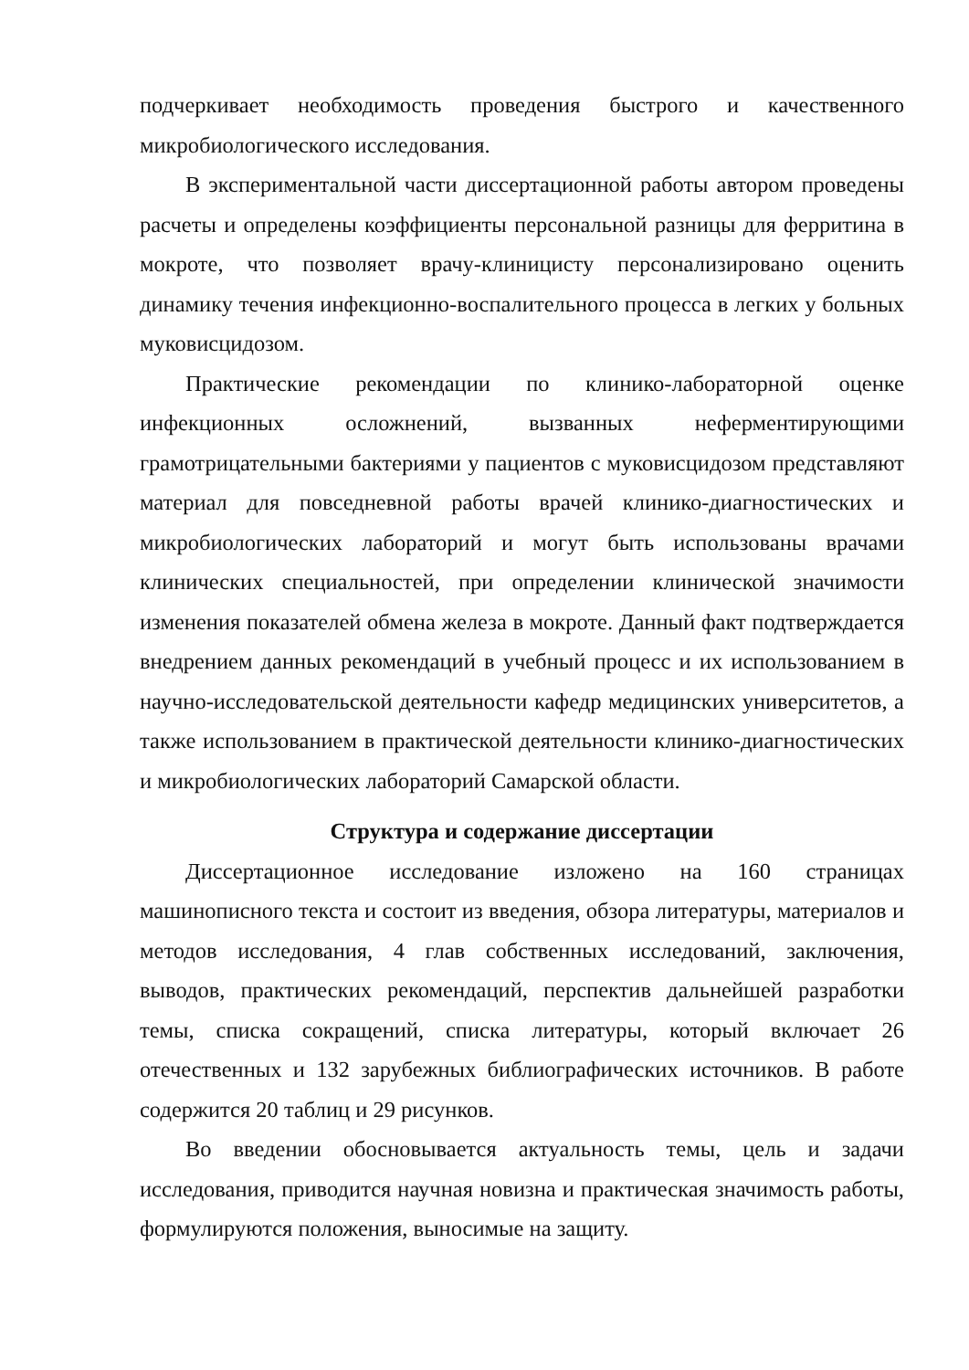подчеркивает необходимость проведения быстрого и качественного микробиологического исследования.
В экспериментальной части диссертационной работы автором проведены расчеты и определены коэффициенты персональной разницы для ферритина в мокроте, что позволяет врачу-клиницисту персонализировано оценить динамику течения инфекционно-воспалительного процесса в легких у больных муковисцидозом.
Практические рекомендации по клинико-лабораторной оценке инфекционных осложнений, вызванных неферментирующими грамотрицательными бактериями у пациентов с муковисцидозом представляют материал для повседневной работы врачей клинико-диагностических и микробиологических лабораторий и могут быть использованы врачами клинических специальностей, при определении клинической значимости изменения показателей обмена железа в мокроте. Данный факт подтверждается внедрением данных рекомендаций в учебный процесс и их использованием в научно-исследовательской деятельности кафедр медицинских университетов, а также использованием в практической деятельности клинико-диагностических и микробиологических лабораторий Самарской области.
Структура и содержание диссертации
Диссертационное исследование изложено на 160 страницах машинописного текста и состоит из введения, обзора литературы, материалов и методов исследования, 4 глав собственных исследований, заключения, выводов, практических рекомендаций, перспектив дальнейшей разработки темы, списка сокращений, списка литературы, который включает 26 отечественных и 132 зарубежных библиографических источников. В работе содержится 20 таблиц и 29 рисунков.
Во введении обосновывается актуальность темы, цель и задачи исследования, приводится научная новизна и практическая значимость работы, формулируются положения, выносимые на защиту.